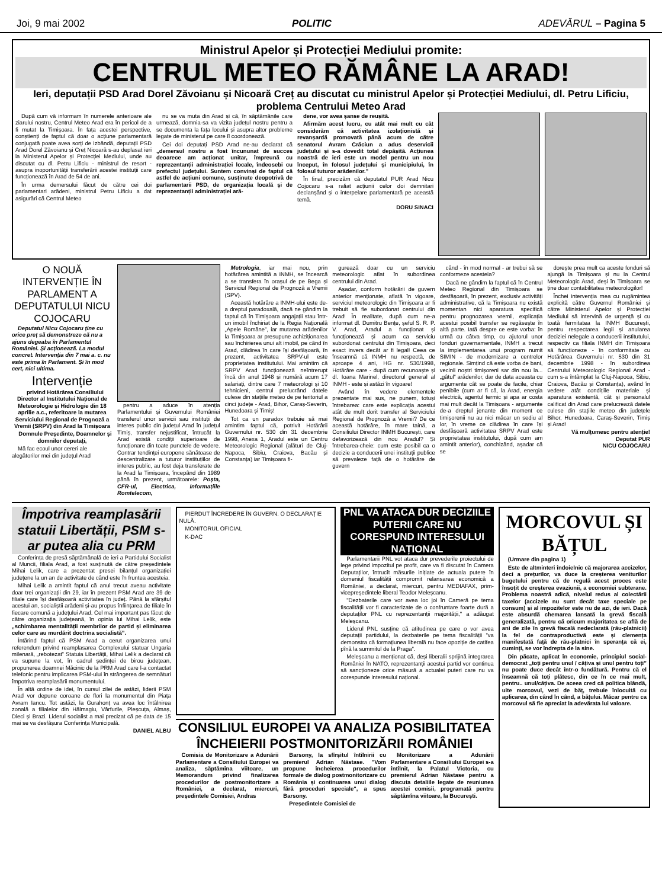Joi, 9 mai 2002 POLITIC ADEVĂRUL – Pagina 5
Ministrul Apelor și Protecției Mediului promite:
CENTRUL METEO RĂMÂNE LA ARAD!
Ieri, deputații PSD Arad Dorel Zăvoianu și Nicoară Creț au discutat cu ministrul Apelor și Protecției Mediului, dl. Petru Lificiu, problema Centrului Meteo Arad
După cum vă informam în numerele anterioare ale ziarului nostru, Centrul Meteo Arad era în pericol de a fi mutat la Timișoara. În fața acestei perspective, conștienți de faptul că doar o acțiune parlamentară conjugată poate avea sorți de izbândă, deputații PSD Arad Dorel Zăvoianu și Creț Nicoară s-au deplasat ieri la Ministerul Apelor și Protecției Mediului, unde au discutat cu dl. Petru Lificiu - ministrul de resort - asupra inoportunității transferării acestei instituții care funcționează în Arad de 54 de ani.
În urma demersului făcut de către cei doi parlamentari arădeni, ministrul Petru Lificiu a dat asigurări că Centrul Meteo
nu se va muta din Arad și că, în săptămânile care urmează, domnia-sa va vizita județul nostru pentru a se documenta la fața locului și asupra altor probleme legate de ministerul pe care îl coordonează.
Cei doi deputați PSD Arad ne-au declarat că „demersul nostru a fost încununat de succes deoarece am acționat unitar, împreună cu reprezentanții administrației locale, îndeosebi cu prefectul județului. Suntem convinși de faptul că astfel de acțiuni comune, susținute deopotrivă de parlamentarii PSD, de organizația locală și de reprezentanții administrației ară-
dene, vor avea șanse de reușită.
Afirmăm acest lucru, cu atât mai mult cu cât considerăm că activitatea izolaționistă și revanșardă promovată până acum de către senatorul Avram Crăciun a adus deservicii județului și s-a dovedit total depășită. Acțiunea noastră de ieri este un model pentru un nou început, în folosul județului și municipiului, în folosul tuturor arădenilor.”
În final, precizăm că deputatul PUR Arad Nicu Cojocaru s-a raliat acțiunii celor doi demnitari declanșând și o interpelare parlamentară pe această temă.
DORU SINACI
O NOUĂ INTERVENȚIE ÎN PARLAMENT A DEPUTATULUI NICU COJOCARU
Deputatul Nicu Cojocaru ține cu orice preț să demonstreze că nu a ajuns degeaba în Parlamentul României. Și acționează. La modul concret. Intervenția din 7 mai a. c. nu este prima în Parlament. Și în mod cert, nici ultima.
Intervenție
privind Hotărârea Consiliului Director al Institutului Național de Meteorologie și Hidrologie din 18 aprilie a.c., referitoare la mutarea Serviciului Regional de Prognoză a Vremii (SRPV) din Arad la Timișoara
Domnule Președinte, Doamnelor și domnilor deputați,
Mă fac ecoul unor cereri ale alegătorilor mei din județul Arad
pentru a aduce în atenția Parlamentului și Guvernului României transferul unor servicii sau instituții de interes public din județul Arad în județul Timiș, transfer nejustificat, întrucât la Arad există condiții superioare de funcționare din toate punctele de vedere. Contrar tendinței europene sănătoase de descentralizare a tuturor instituțiilor de interes public, au fost deja transferate de la Arad la Timișoara, începând din 1989 până în prezent, următoarele: Poșta, CFR-ul, Electrica, Informațiile Romtelecom,
Metrologia, iar mai nou, prin hotărârea amintită a INMH, se încearcă a se transfera în orașul de pe Bega și Serviciul Regional de Prognoză a Vremii (SPV).
Această hotărâre a INMH-ului este de-a dreptul paradoxală, dacă ne gândim la faptul că în Timișoara angajații stau într-un imobil închiriat de la Regia Națională „Apele Române”, iar mutarea arădenilor la Timișoara ar presupune achiziționarea sau închirierea unui alt imobil, pe când în Arad, clădirea în care își desfășoară, în prezent, activitatea SRPV-ul este proprietatea institutului. Mai amintim că SRPV Arad funcționează neîntrerupt încă din anul 1948 și numără acum 17 salariați, dintre care 7 meteorologi și 10 tehnicieni, centrul prelucrând datele culese din stațiile meteo de pe teritoriul a cinci județe - Arad, Bihor, Caraș-Severin, Hunedoara și Timiș!
Tot ca un paradox trebuie să mai amintim faptul că, potrivit Hotărârii Guvernului nr. 530 din 31 decembrie 1998, Anexa 1, Aradul este un Centru Meteorologic Regional (alături de Cluj-Napoca, Sibiu, Craiova, Bacău și Constanța) iar Timișoara fi-
gurează doar cu un serviciu meteorologic aflat în subordinea centrului din Arad.
Așadar, conform hotărârii de guvern anterior menționate, aflată în vigoare, serviciul meteorologic din Timișoara ar fi trebuit să fie subordonat centrului din Arad! În realitate, după cum ne-a informat dl. Dumitru Bențe, șeful S. R. P. V. Arad, Aradul a funcționat și funcționează și acum ca serviciu subordonat centrului din Timișoara, deci exact invers decât ar fi legal! Ceea ce înseamnă că INMH nu respectă, de aproape 4 ani, HG nr. 530/1998, Hotărâre care - după cum recunoaște și dl. Ioana Marinel, directorul general al INMH - este și astăzi în vigoare!
Având în vedere elementele prezentate mai sus, ne punem, totuși întrebarea: care este explicația acestui atât de mult dorit transfer al Serviciului Regional de Prognoză a Vremii? De ce această hotărâre, în mare taină, a Consiliului Director INMH București, care defavorizează din nou Aradul? Și întrebarea-cheie: cum este posibil ca o decizie a conducerii unei instituții publice să prevaleze față de o hotărâre de guvern
când - în mod normal - ar trebui să se conformeze acesteia?
Dacă ne gândim la faptul că în Centrul Meteo Regional din Timișoara se desfășoară, în prezent, exclusiv activități administrative, că la Timișoara nu există momentan nici aparatura specifică pentru prognozarea vremii, explicația acestui posibil transfer se regăsește în altă parte. Iată despre ce este vorba: în urmă cu câtva timp, cu ajutorul unor fonduri guvernamentale, INMH a trecut la implementarea unui program numit SIMIN - de modernizare a centrelor regionale. Simțind că este vorba de bani, vecinii noștri timișoreni sar din nou la... „gâtul” arădenilor, dar de data aceasta cu argumente cât se poate de facile, chiar penibile (cum ar fi că, la Arad, energia electrică, agentul termic și apa ar costa mai mult decât la Timișoara - argumente de-a dreptul jenante din moment ce timișorenii nu au nici măcar un sediu al lor, în vreme ce clădirea în care își desfășoară activitatea SRPV Arad este proprietatea institutului, după cum am amintit anterior), conchizând, așadar că se
dorește prea mult ca aceste fonduri să ajungă la Timișoara și nu la Centrul Meteorologic Arad, deși în Timișoara se ține doar contabilitatea meteorologilor!
Închei intervenția mea cu rugămintea explicită către Guvernul României și către Ministerul Apelor și Protecției Mediului să intervină de urgență și cu toată fermitatea la INMH București, pentru respectarea legii și anularea deciziei nelegale a conducerii institutului, respectiv ca filiala INMH din Timișoara să funcționeze - în conformitate cu Hotărârea Guvernului nr. 530 din 31 decembrie 1998 - în subordinea Centrului Meteorologic Regional Arad - cum s-a întâmplat la Cluj-Napoca, Sibiu, Craiova, Bacău și Constanța), având în vedere atât condițiile materiale și aparatura existentă, cât și personalul calificat din Arad care prelucrează datele culese din stațiile meteo din județele Bihor, Hunedoara, Caraș-Severin, Timiș și Arad!
Vă mulțumesc pentru atenție!
Deputat PUR
NICU COJOCARU
Împotriva reamplasării statuii Libertății, PSM s-ar putea alia cu PRM
Conferința de presă săptămânală de ieri a Partidului Socialist al Muncii, filiala Arad, a fost susținută de către președintele Mihai Lelik, care a prezentat presei bilanțul organizației județene la un an de activitate de când este în fruntea acesteia.
Mihai Lelik a amintit faptul că anul trecut aveau activitate doar trei organizații din 29, iar în prezent PSM Arad are 39 de filiale care își desfășoară activitatea în județ. Până la sfârșitul acestui an, socialiștii arădeni și-au propus înființarea de filiale în fiecare comună a județului Arad. Cel mai important pas făcut de către organizația județeană, în opinia lui Mihai Lelik, este „schimbarea mentalității membrilor de partid și eliminarea celor care au murdărit doctrina socialistă”.
Întărind faptul că PSM Arad a cerut organizarea unui referendum privind reamplasarea Complexului statuar Ungaria milenară, „rebotezat” Statuia Libertății, Mihai Lelik a declarat că va supune la vot, în cadrul ședinței de birou județean, propunerea doamnei Măcinic de la PRM Arad care l-a contactat telefonic pentru implicarea PSM-ului în strângerea de semnături împotriva reamplasării monumentului.
În altă ordine de idei, în cursul zilei de astăzi, liderii PSM Arad vor depune coroane de flori la monumentul din Piața Avram Iancu. Tot astăzi, la Gurahonț va avea loc întâlnirea zonală a filialelor din Hălmagiu, Vârfurile, Pleșcuța, Almaș, Dieci și Brazi. Liderul socialist a mai precizat că pe data de 15 mai se va desfășura Conferința Municipală.
DANIEL ALBU
PIERDUT ÎNCREDERE ÎN GUVERN. O DECLARAȚIE NULĂ.
MONITORUL OFICIAL
K-DAC
PNL VA ATACA DUR DECIZIILE PUTERII CARE NU CORESPUND INTERESULUI NAȚIONAL
Parlamentarii PNL vot ataca dur prevederile proiectului de lege privind impozitul pe profit, care va fi discutat în Camera Deputaților, întrucît măsurile inițiate de actuala putere în domeniul fiscalității compromit relansarea economică a României, a declarat, miercuri, pentru MEDIAFAX, prim-vicepreședintele liberal Teodor Meleșcanu.
"Dezbaterile care vor avea loc joi în Cameră pe tema fiscalității vor fi caracterizate de o confruntare foarte dură a deputaților PNL cu reprezentanții majorității," a adăugat Meleșcanu.
Liderul PNL susține că atitudinea pe care o vor avea deputații partidului, la dezbaterile pe tema fiscalității "va demonstra că formațiunea liberală nu face opoziție de catifea pînă la summitul de la Praga".
Meleșcanu a menționat că, deși liberalii sprijină integrarea României în NATO, reprezentanții acestui partid vor continua să sancționeze orice măsură a actualei puteri care nu va corespunde interesului național.
CONSILIUL EUROPEI VA ANALIZA POSIBILITATEA ÎNCHEIERII POSTMONITORIZĂRII ROMÂNIEI
Comisia de Monitorizare a Adunării Parlamentare a Consiliului Europei va analiza, săptămîna viitoare, un Memorandum privind finalizarea procedurilor de postmonitorizare a României, a declarat, miercuri, președintele Comisiei, Andras
Barsony, la sfîrșitul întîlnirii cu premierul Adrian Năstase. "Vom propune încheierea procedurilor formale de dialog postmonitorizare cu România și continuarea unui dialog fără proceduri speciale", a spus Barsony.
Președintele Comisiei de
Monitorizare a Adunării Parlamentare a Consiliului Europei s-a întîlnit, la Palatul Victoria, cu premierul Adrian Năstase pentru a discuta detaliile legate de reuniunea acestei comisii, programată pentru săptămîna viitoare, la București.
MORCOVUL ȘI BĂȚUL
(Urmare din pagina 1)
Este de altminteri îndoielnic că majorarea accizelor, deci a prețurilor, va duce la creșterea veniturilor bugetului pentru că de regulă acest proces este însoțit de creșterea evaziunii, a economiei subterane. Problema noastră adică, nivelul redus al colectării taxelor (accizele nu sunt decât taxe speciale pe consum) și al impozitelor este nu de azi, de ieri. Dacă este absurdă chemarea lansată la grevă fiscală generalizată, pentru că oricum majoritatea se află de ani de zile în grevă fiscală nedeclarată (rău-platnicii) la fel de contraproductivă este și clemența manifestată față de rău-platnici în speranța că ei, cuminți, se vor îndrepta de la sine.
Din păcate, aplicat în economie, principiul social-democrat „toți pentru unul / câțiva și unul pentru toți” nu poate duce decât într-o fundătură. Pentru că el înseamnă că toți plătesc, din ce în ce mai mult, pentru.. unul/câțiva. De aceea cred că politica blândă, uite morcovul, vezi de băț, trebuie înlocuită cu aplicarea, din când în când, a bățului. Măcar pentru ca morcovul să fie apreciat la adevărata lui valoare.